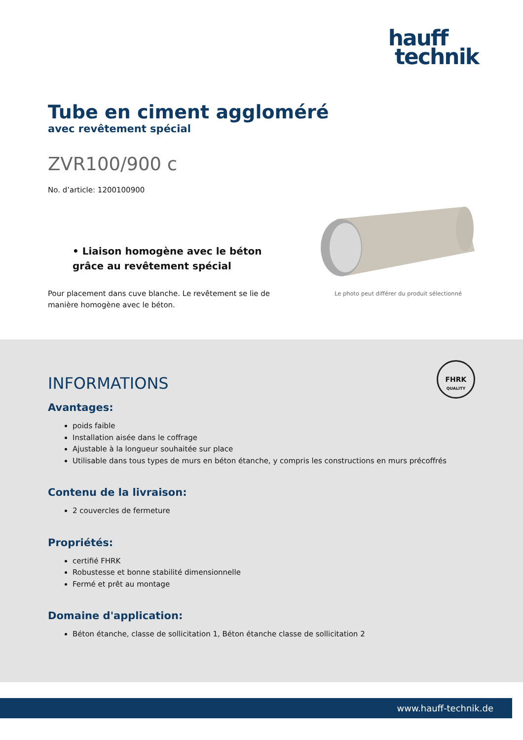hauff
technik
Tube en ciment aggloméré
avec revêtement spécial
ZVR100/900 c
No. d’article: 1200100900
• Liaison homogène avec le béton grâce au revêtement spécial
Pour placement dans cuve blanche. Le revêtement se lie de manière homogène avec le béton.
Le photo peut différer du produit sélectionné
FHRK
QUALITY
INFORMATIONS
Avantages:
poids faible
Installation aisée dans le coffrage
Ajustable à la longueur souhaitée sur place
Utilisable dans tous types de murs en béton étanche, y compris les constructions en murs précoffrés
Contenu de la livraison:
2 couvercles de fermeture
Propriétés:
certifié FHRK
Robustesse et bonne stabilité dimensionnelle
Fermé et prêt au montage
Domaine d'application:
Béton étanche, classe de sollicitation 1, Béton étanche classe de sollicitation 2
www.hauff-technik.de